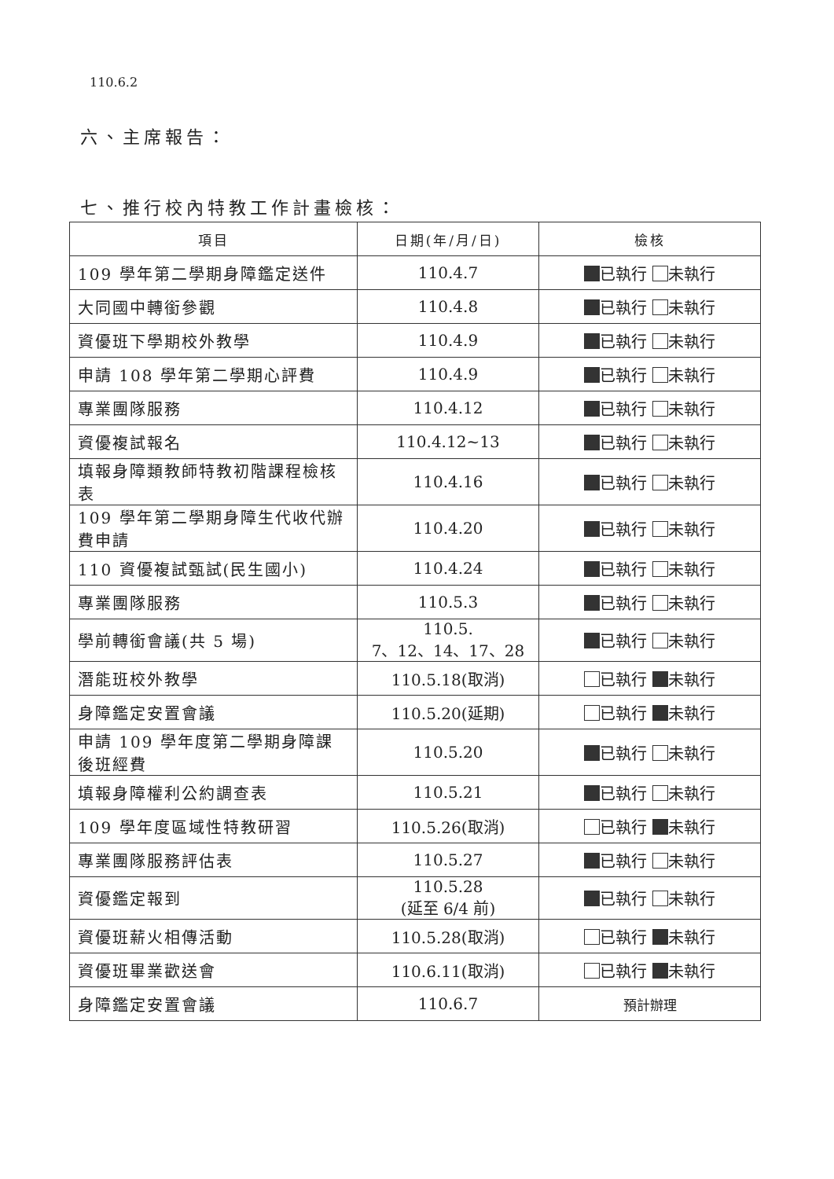110.6.2
六、主席報告：
七、推行校內特教工作計畫檢核：
| 項目 | 日期(年/月/日) | 檢核 |
| --- | --- | --- |
| 109 學年第二學期身障鑑定送件 | 110.4.7 | 已執行 未執行 |
| 大同國中轉銜參觀 | 110.4.8 | 已執行 未執行 |
| 資優班下學期校外教學 | 110.4.9 | 已執行 未執行 |
| 申請 108 學年第二學期心評費 | 110.4.9 | 已執行 未執行 |
| 專業團隊服務 | 110.4.12 | 已執行 未執行 |
| 資優複試報名 | 110.4.12~13 | 已執行 未執行 |
| 填報身障類教師特教初階課程檢核表 | 110.4.16 | 已執行 未執行 |
| 109 學年第二學期身障生代收代辦費申請 | 110.4.20 | 已執行 未執行 |
| 110 資優複試甄試(民生國小) | 110.4.24 | 已執行 未執行 |
| 專業團隊服務 | 110.5.3 | 已執行 未執行 |
| 學前轉銜會議(共 5 場) | 110.5. 7、12、14、17、28 | 已執行 未執行 |
| 潛能班校外教學 | 110.5.18(取消) | 已執行 未執行 |
| 身障鑑定安置會議 | 110.5.20(延期) | 已執行 未執行 |
| 申請 109 學年度第二學期身障課後班經費 | 110.5.20 | 已執行 未執行 |
| 填報身障權利公約調查表 | 110.5.21 | 已執行 未執行 |
| 109 學年度區域性特教研習 | 110.5.26(取消) | 已執行 未執行 |
| 專業團隊服務評估表 | 110.5.27 | 已執行 未執行 |
| 資優鑑定報到 | 110.5.28 (延至 6/4 前) | 已執行 未執行 |
| 資優班薪火相傳活動 | 110.5.28(取消) | 已執行 未執行 |
| 資優班畢業歡送會 | 110.6.11(取消) | 已執行 未執行 |
| 身障鑑定安置會議 | 110.6.7 | 預計辦理 |